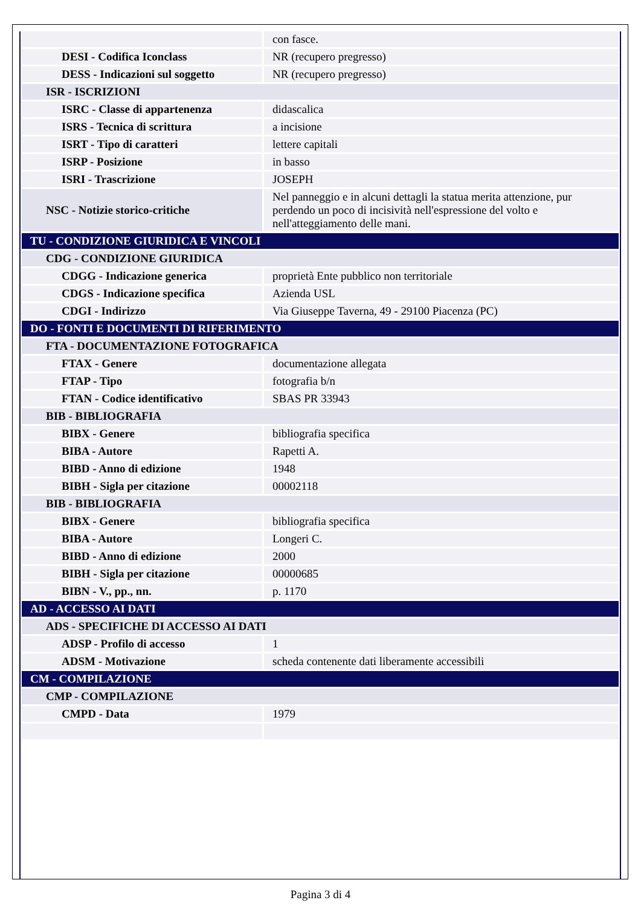| | con fasce. |
| DESI - Codifica Iconclass | NR (recupero pregresso) |
| DESS - Indicazioni sul soggetto | NR (recupero pregresso) |
| ISR - ISCRIZIONI | |
| ISRC - Classe di appartenenza | didascalica |
| ISRS - Tecnica di scrittura | a incisione |
| ISRT - Tipo di caratteri | lettere capitali |
| ISRP - Posizione | in basso |
| ISRI - Trascrizione | JOSEPH |
| NSC - Notizie storico-critiche | Nel panneggio e in alcuni dettagli la statua merita attenzione, pur perdendo un poco di incisività nell'espressione del volto e nell'atteggiamento delle mani. |
| TU - CONDIZIONE GIURIDICA E VINCOLI | |
| CDG - CONDIZIONE GIURIDICA | |
| CDGG - Indicazione generica | proprietà Ente pubblico non territoriale |
| CDGS - Indicazione specifica | Azienda USL |
| CDGI - Indirizzo | Via Giuseppe Taverna, 49 - 29100 Piacenza (PC) |
| DO - FONTI E DOCUMENTI DI RIFERIMENTO | |
| FTA - DOCUMENTAZIONE FOTOGRAFICA | |
| FTAX - Genere | documentazione allegata |
| FTAP - Tipo | fotografia b/n |
| FTAN - Codice identificativo | SBAS PR 33943 |
| BIB - BIBLIOGRAFIA | |
| BIBX - Genere | bibliografia specifica |
| BIBA - Autore | Rapetti A. |
| BIBD - Anno di edizione | 1948 |
| BIBH - Sigla per citazione | 00002118 |
| BIB - BIBLIOGRAFIA | |
| BIBX - Genere | bibliografia specifica |
| BIBA - Autore | Longeri C. |
| BIBD - Anno di edizione | 2000 |
| BIBH - Sigla per citazione | 00000685 |
| BIBN - V., pp., nn. | p. 1170 |
| AD - ACCESSO AI DATI | |
| ADS - SPECIFICHE DI ACCESSO AI DATI | |
| ADSP - Profilo di accesso | 1 |
| ADSM - Motivazione | scheda contenente dati liberamente accessibili |
| CM - COMPILAZIONE | |
| CMP - COMPILAZIONE | |
| CMPD - Data | 1979 |
Pagina 3 di 4